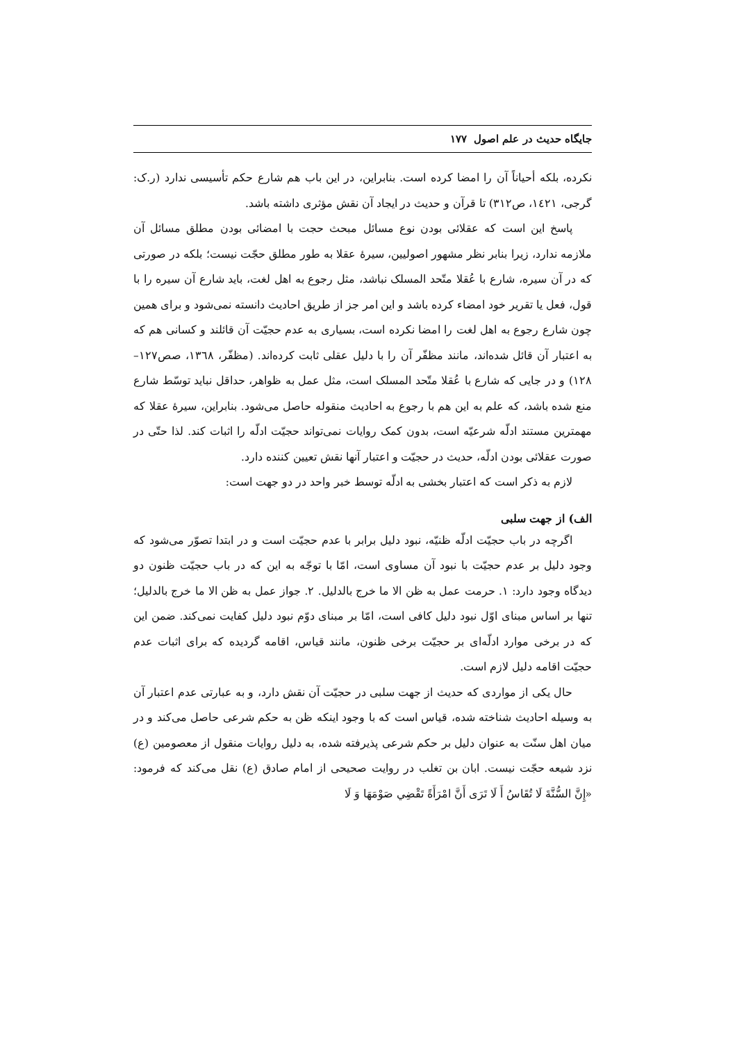جایگاه حدیث در علم اصول ۱۷۷
نکرده، بلکه أحیاناً آن را امضا کرده است. بنابراین، در این باب هم شارع حکم تأسیسی ندارد (ر.ک: گرجی، ١٤٢١، ص٣١٢) تا قرآن و حدیث در ایجاد آن نقش مؤثری داشته باشد.
پاسخ این است که عقلائی بودن نوع مسائل مبحث حجت با امضائی بودن مطلق مسائل آن ملازمه ندارد، زیرا بنابر نظر مشهور اصولیین، سیرهٔ عقلا به طور مطلق حجّت نیست؛ بلکه در صورتی که در آن سیره، شارع با عُقلا متّحد المسلک نباشد، مثل رجوع به اهل لغت، باید شارع آن سیره را با قول، فعل یا تقریر خود امضاء کرده باشد و این امر جز از طریق احادیث دانسته نمی‌شود و برای همین چون شارع رجوع به اهل لغت را امضا نکرده است، بسیاری به عدم حجیّت آن قائلند و کسانی هم که به اعتبار آن قائل شده‌اند، مانند مظفّر آن را با دلیل عقلی ثابت کرده‌اند. (مظفّر، ١٣٦٨، صص١٢٧–١٢٨) و در جایی که شارع با عُقلا متّحد المسلک است، مثل عمل به ظواهر، حداقل نباید توسّط شارع منع شده باشد، که علم به این هم با رجوع به احادیث منقوله حاصل می‌شود. بنابراین، سیرهٔ عقلا که مهمترین مستند ادلّه شرعیّه است، بدون کمک روایات نمی‌تواند حجیّت ادلّه را اثبات کند. لذا حتّی در صورت عقلائی بودن ادلّه، حدیث در حجیّت و اعتبار آنها نقش تعیین کننده دارد.
لازم به ذکر است که اعتبار بخشی به ادلّه توسط خبر واحد در دو جهت است:
الف) از جهت سلبی
اگرچه در باب حجیّت ادلّه ظنیّه، نبود دلیل برابر با عدم حجیّت است و در ابتدا تصوّر می‌شود که وجود دلیل بر عدم حجیّت با نبود آن مساوی است، امّا با توجّه به این که در باب حجیّت ظنون دو دیدگاه وجود دارد: ١. حرمت عمل به ظن الا ما خرج بالدلیل. ٢. جواز عمل به ظن الا ما خرج بالدلیل؛ تنها بر اساس مبنای اوّل نبود دلیل کافی است، امّا بر مبنای دوّم نبود دلیل کفایت نمی‌کند. ضمن این که در برخی موارد ادلّه‌ای بر حجیّت برخی ظنون، مانند قیاس، اقامه گردیده که برای اثبات عدم حجیّت اقامه دلیل لازم است.
حال یکی از مواردی که حدیث از جهت سلبی در حجیّت آن نقش دارد، و به عبارتی عدم اعتبار آن به وسیله احادیث شناخته شده، قیاس است که با وجود اینکه ظن به حکم شرعی حاصل می‌کند و در میان اهل سنّت به عنوان دلیل بر حکم شرعی پذیرفته شده، به دلیل روایات منقول از معصومین (ع) نزد شیعه حجّت نیست. ابان بن تغلب در روایت صحیحی از امام صادق (ع) نقل می‌کند که فرمود: «إِنَّ السُّنَّةَ لَا تُقَاسُ أَ لَا تَرَى أَنَّ امْرَأَةً تَقْضِي صَوْمَهَا وَ لَا